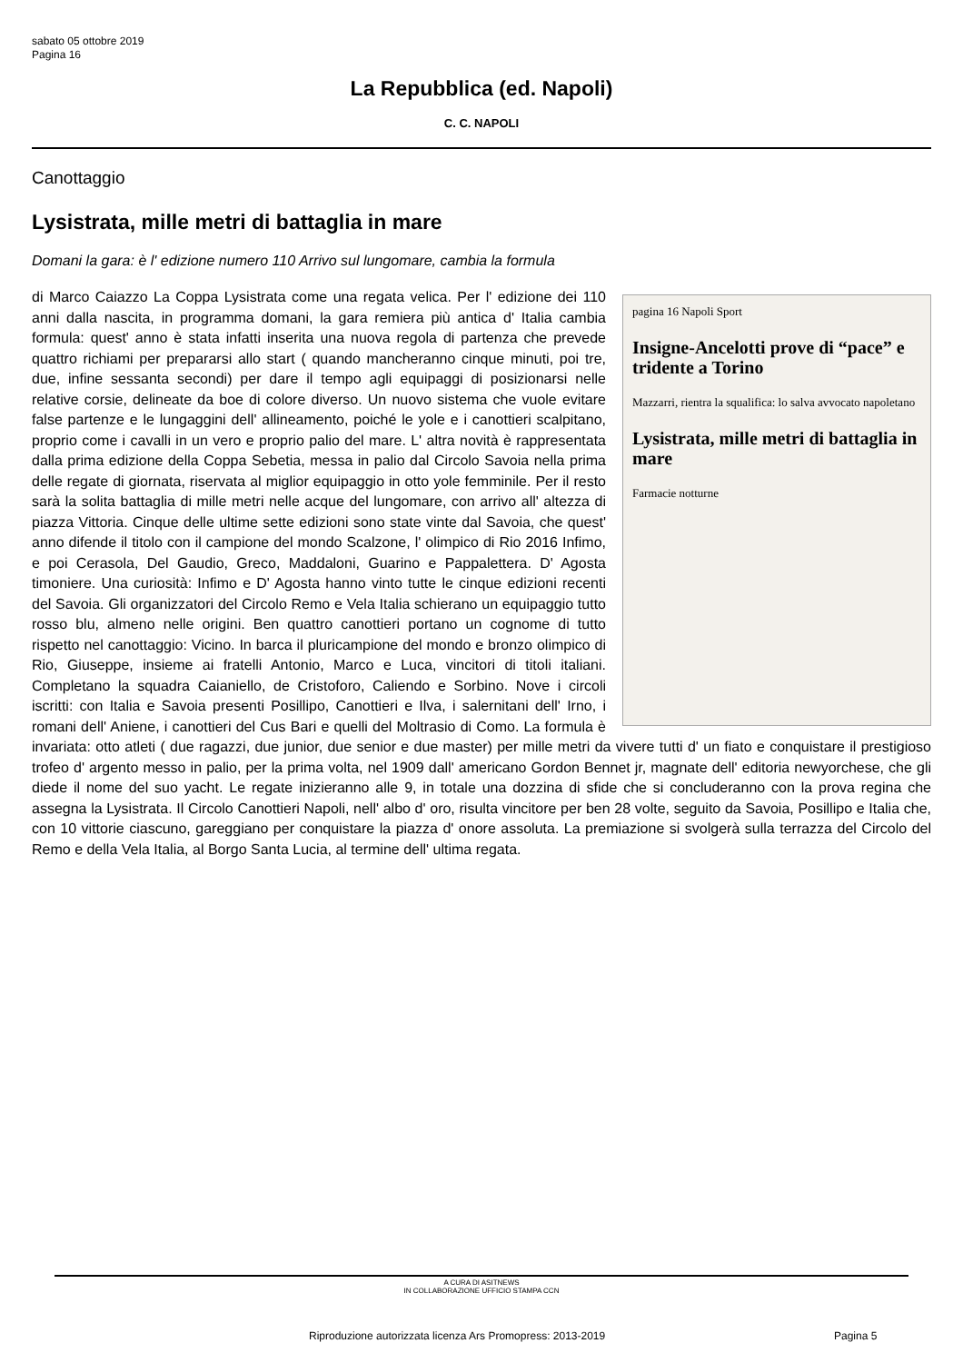sabato 05 ottobre 2019
Pagina 16
La Repubblica (ed. Napoli)
C. C. NAPOLI
Canottaggio
Lysistrata, mille metri di battaglia in mare
Domani la gara: è l' edizione numero 110 Arrivo sul lungomare, cambia la formula
pagina 16 Napoli Sport
Insigne-Ancelotti prove di “pace” e tridente a Torino
Mazzarri, rientra la squalifica: lo salva avvocato napoletano
Lysistrata, mille metri di battaglia in mare
Farmacie notturne
di Marco Caiazzo La Coppa Lysistrata come una regata velica. Per l' edizione dei 110 anni dalla nascita, in programma domani, la gara remiera più antica d' Italia cambia formula: quest' anno è stata infatti inserita una nuova regola di partenza che prevede quattro richiami per prepararsi allo start ( quando mancheranno cinque minuti, poi tre, due, infine sessanta secondi) per dare il tempo agli equipaggi di posizionarsi nelle relative corsie, delineate da boe di colore diverso. Un nuovo sistema che vuole evitare false partenze e le lungaggini dell' allineamento, poiché le yole e i canottieri scalpitano, proprio come i cavalli in un vero e proprio palio del mare. L' altra novità è rappresentata dalla prima edizione della Coppa Sebetia, messa in palio dal Circolo Savoia nella prima delle regate di giornata, riservata al miglior equipaggio in otto yole femminile. Per il resto sarà la solita battaglia di mille metri nelle acque del lungomare, con arrivo all' altezza di piazza Vittoria. Cinque delle ultime sette edizioni sono state vinte dal Savoia, che quest' anno difende il titolo con il campione del mondo Scalzone, l' olimpico di Rio 2016 Infimo, e poi Cerasola, Del Gaudio, Greco, Maddaloni, Guarino e Pappalettera. D' Agosta timoniere. Una curiosità: Infimo e D' Agosta hanno vinto tutte le cinque edizioni recenti del Savoia. Gli organizzatori del Circolo Remo e Vela Italia schierano un equipaggio tutto rosso blu, almeno nelle origini. Ben quattro canottieri portano un cognome di tutto rispetto nel canottaggio: Vicino. In barca il pluricampione del mondo e bronzo olimpico di Rio, Giuseppe, insieme ai fratelli Antonio, Marco e Luca, vincitori di titoli italiani. Completano la squadra Caianiello, de Cristoforo, Caliendo e Sorbino. Nove i circoli iscritti: con Italia e Savoia presenti Posillipo, Canottieri e Ilva, i salernitani dell' Irno, i romani dell' Aniene, i canottieri del Cus Bari e quelli del Moltrasio di Como. La formula è invariata: otto atleti ( due ragazzi, due junior, due senior e due master) per mille metri da vivere tutti d' un fiato e conquistare il prestigioso trofeo d' argento messo in palio, per la prima volta, nel 1909 dall' americano Gordon Bennet jr, magnate dell' editoria newyorchese, che gli diede il nome del suo yacht. Le regate inizieranno alle 9, in totale una dozzina di sfide che si concluderanno con la prova regina che assegna la Lysistrata. Il Circolo Canottieri Napoli, nell' albo d' oro, risulta vincitore per ben 28 volte, seguito da Savoia, Posillipo e Italia che, con 10 vittorie ciascuno, gareggiano per conquistare la piazza d' onore assoluta. La premiazione si svolgerà sulla terrazza del Circolo del Remo e della Vela Italia, al Borgo Santa Lucia, al termine dell' ultima regata.
A CURA DI ASITNEWS
IN COLLABORAZIONE UFFICIO STAMPA CCN
Riproduzione autorizzata licenza Ars Promopress: 2013-2019
Pagina 5